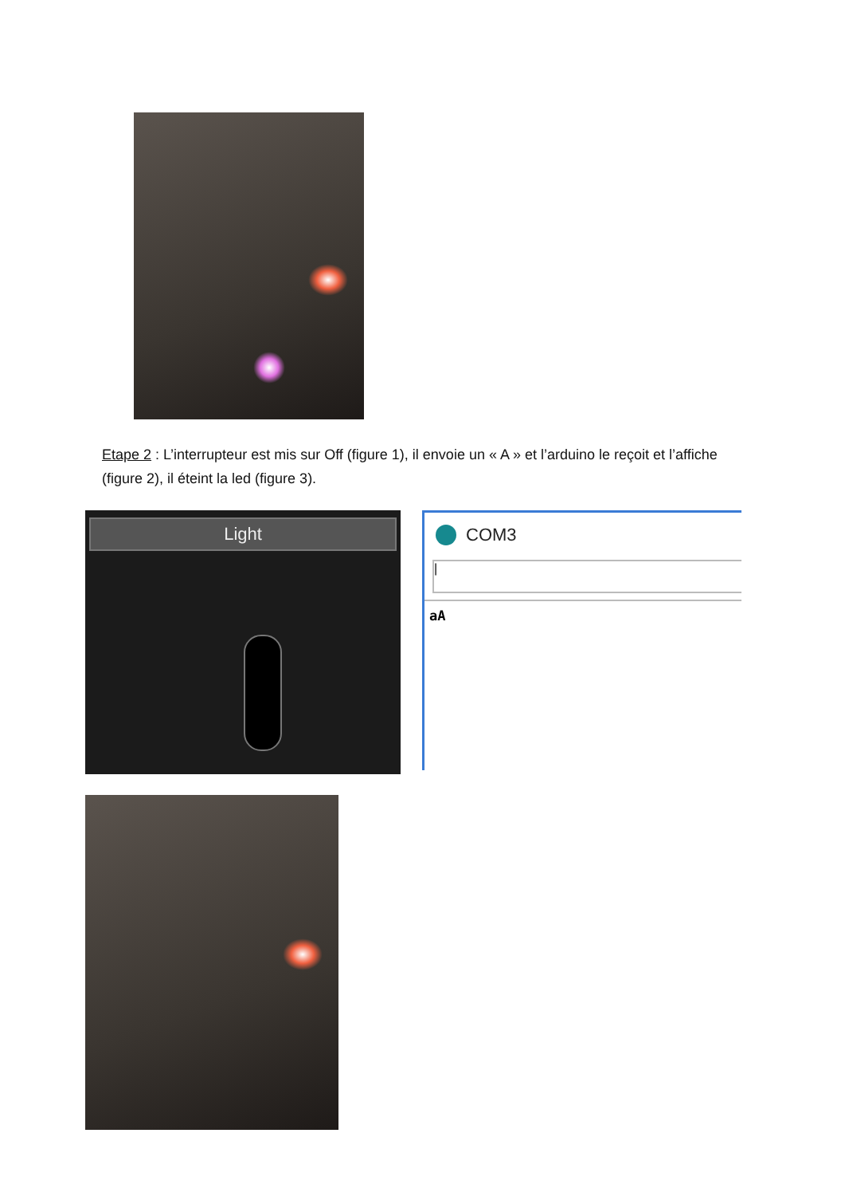Etape 2 : L’interrupteur est mis sur Off (figure 1), il envoie un « A » et l’arduino le reçoit et l’affiche (figure 2), il éteint la led (figure 3).
Light
COM3
|
aA